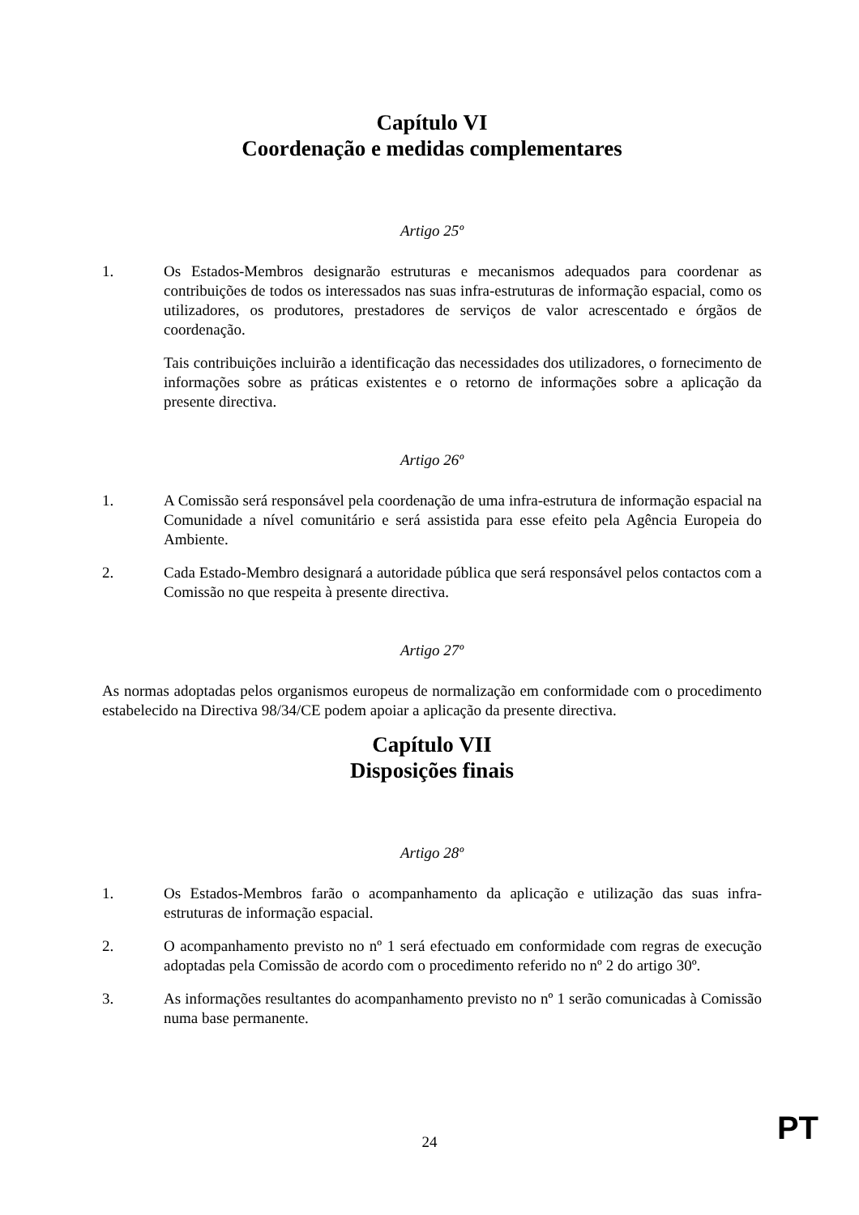Capítulo VI
Coordenação e medidas complementares
Artigo 25º
1. Os Estados-Membros designarão estruturas e mecanismos adequados para coordenar as contribuições de todos os interessados nas suas infra-estruturas de informação espacial, como os utilizadores, os produtores, prestadores de serviços de valor acrescentado e órgãos de coordenação.
Tais contribuições incluirão a identificação das necessidades dos utilizadores, o fornecimento de informações sobre as práticas existentes e o retorno de informações sobre a aplicação da presente directiva.
Artigo 26º
1. A Comissão será responsável pela coordenação de uma infra-estrutura de informação espacial na Comunidade a nível comunitário e será assistida para esse efeito pela Agência Europeia do Ambiente.
2. Cada Estado-Membro designará a autoridade pública que será responsável pelos contactos com a Comissão no que respeita à presente directiva.
Artigo 27º
As normas adoptadas pelos organismos europeus de normalização em conformidade com o procedimento estabelecido na Directiva 98/34/CE podem apoiar a aplicação da presente directiva.
Capítulo VII
Disposições finais
Artigo 28º
1. Os Estados-Membros farão o acompanhamento da aplicação e utilização das suas infra-estruturas de informação espacial.
2. O acompanhamento previsto no nº 1 será efectuado em conformidade com regras de execução adoptadas pela Comissão de acordo com o procedimento referido no nº 2 do artigo 30º.
3. As informações resultantes do acompanhamento previsto no nº 1 serão comunicadas à Comissão numa base permanente.
24 PT